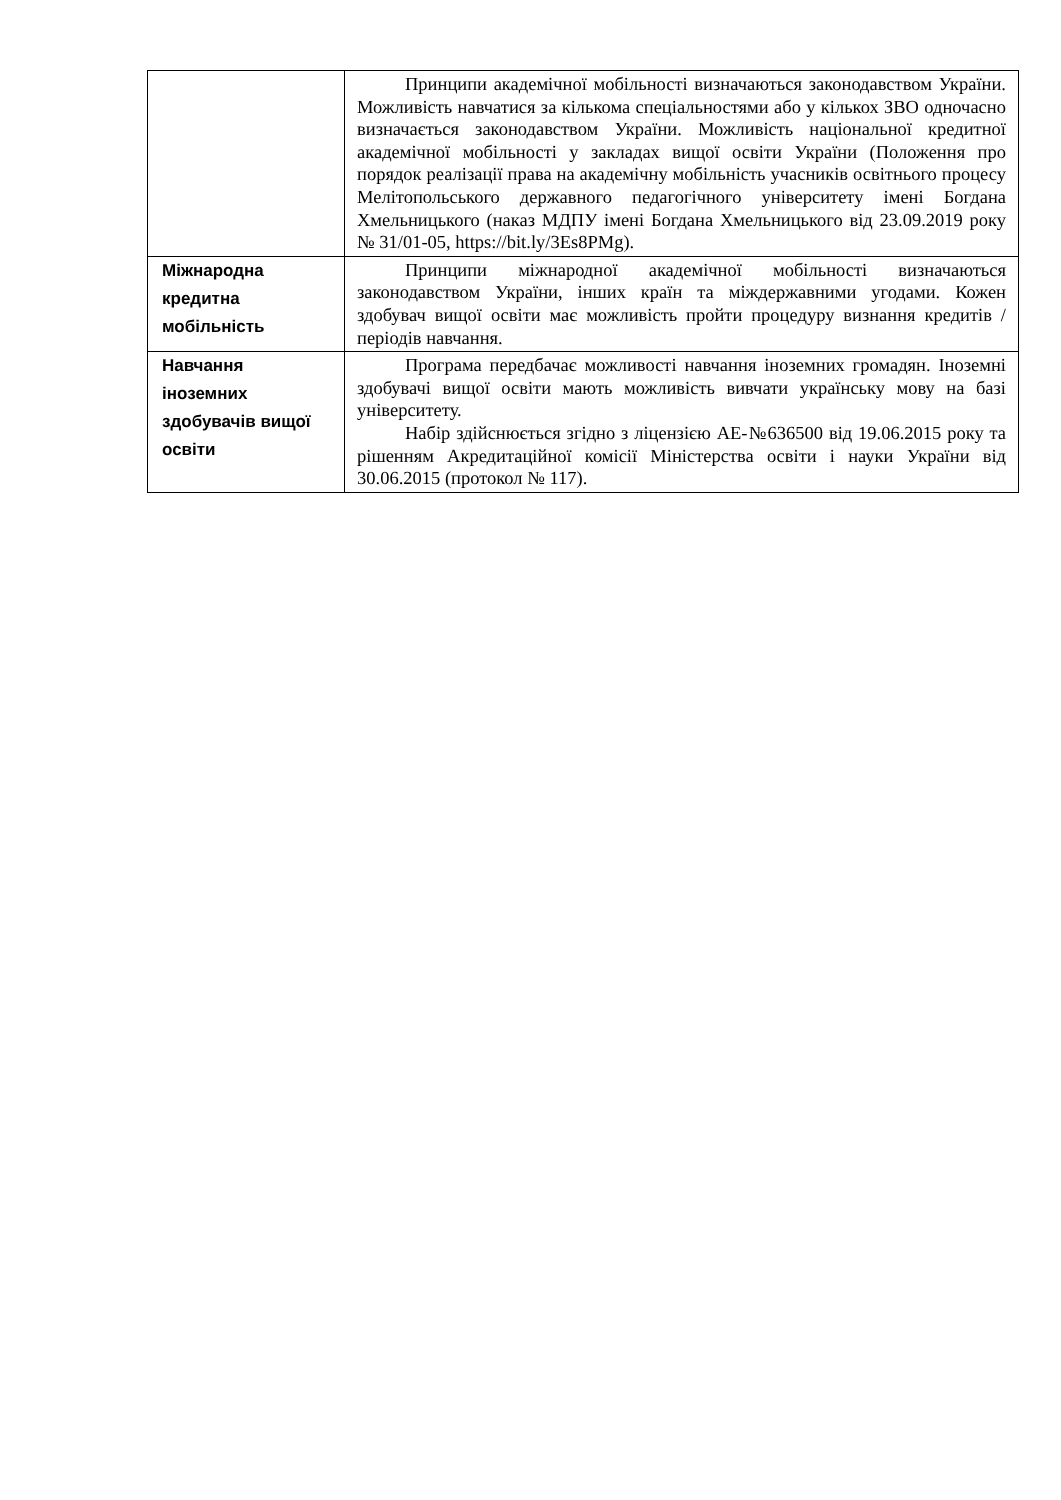| | Принципи академічної мобільності визначаються законодавством України. Можливість навчатися за кількома спеціальностями або у кількох ЗВО одночасно визначається законодавством України. Можливість національної кредитної академічної мобільності у закладах вищої освіти України (Положення про порядок реалізації права на академічну мобільність учасників освітнього процесу Мелітопольського державного педагогічного університету імені Богдана Хмельницького (наказ МДПУ імені Богдана Хмельницького від 23.09.2019 року № 31/01-05, https://bit.ly/3Es8PMg). |
| Міжнародна кредитна мобільність | Принципи міжнародної академічної мобільності визначаються законодавством України, інших країн та міждержавними угодами. Кожен здобувач вищої освіти має можливість пройти процедуру визнання кредитів / періодів навчання. |
| Навчання іноземних здобувачів вищої освіти | Програма передбачає можливості навчання іноземних громадян. Іноземні здобувачі вищої освіти мають можливість вивчати українську мову на базі університету. Набір здійснюється згідно з ліцензією АЕ-№636500 від 19.06.2015 року та рішенням Акредитаційної комісії Міністерства освіти і науки України від 30.06.2015 (протокол № 117). |